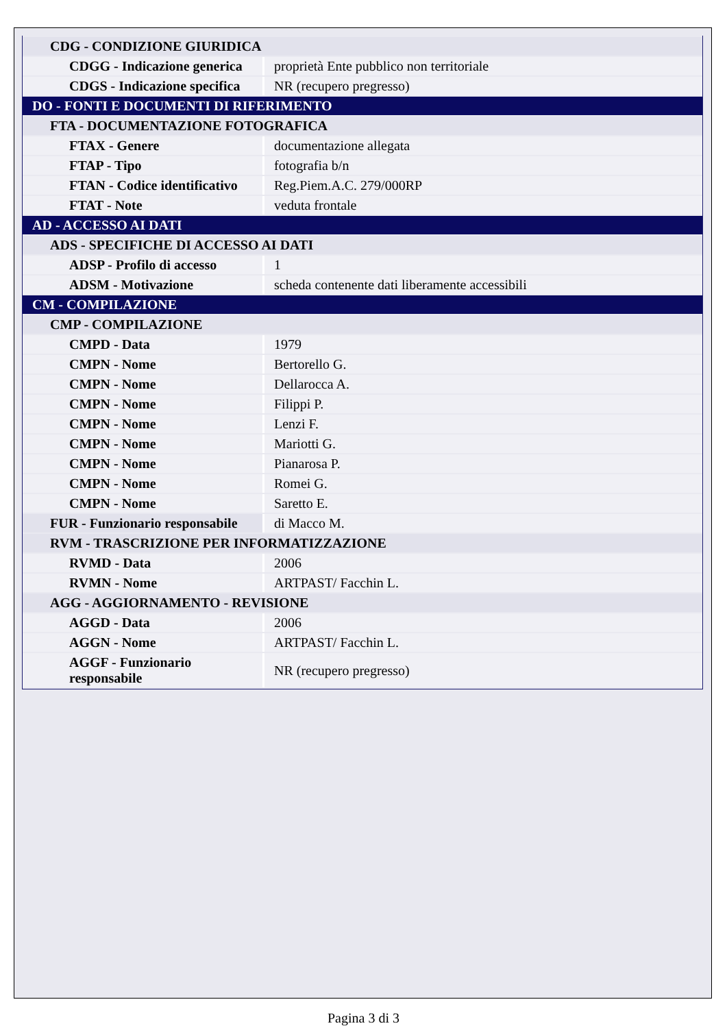| CDG - CONDIZIONE GIURIDICA | |
| CDGG - Indicazione generica | proprietà Ente pubblico non territoriale |
| CDGS - Indicazione specifica | NR (recupero pregresso) |
| DO - FONTI E DOCUMENTI DI RIFERIMENTO | |
| FTA - DOCUMENTAZIONE FOTOGRAFICA | |
| FTAX - Genere | documentazione allegata |
| FTAP - Tipo | fotografia b/n |
| FTAN - Codice identificativo | Reg.Piem.A.C. 279/000RP |
| FTAT - Note | veduta frontale |
| AD - ACCESSO AI DATI | |
| ADS - SPECIFICHE DI ACCESSO AI DATI | |
| ADSP - Profilo di accesso | 1 |
| ADSM - Motivazione | scheda contenente dati liberamente accessibili |
| CM - COMPILAZIONE | |
| CMP - COMPILAZIONE | |
| CMPD - Data | 1979 |
| CMPN - Nome | Bertorello G. |
| CMPN - Nome | Dellarocca A. |
| CMPN - Nome | Filippi P. |
| CMPN - Nome | Lenzi F. |
| CMPN - Nome | Mariotti G. |
| CMPN - Nome | Pianarosa P. |
| CMPN - Nome | Romei G. |
| CMPN - Nome | Saretto E. |
| FUR - Funzionario responsabile | di Macco M. |
| RVM - TRASCRIZIONE PER INFORMATIZZAZIONE | |
| RVMD - Data | 2006 |
| RVMN - Nome | ARTPAST/ Facchin L. |
| AGG - AGGIORNAMENTO - REVISIONE | |
| AGGD - Data | 2006 |
| AGGN - Nome | ARTPAST/ Facchin L. |
| AGGF - Funzionario responsabile | NR (recupero pregresso) |
Pagina 3 di 3